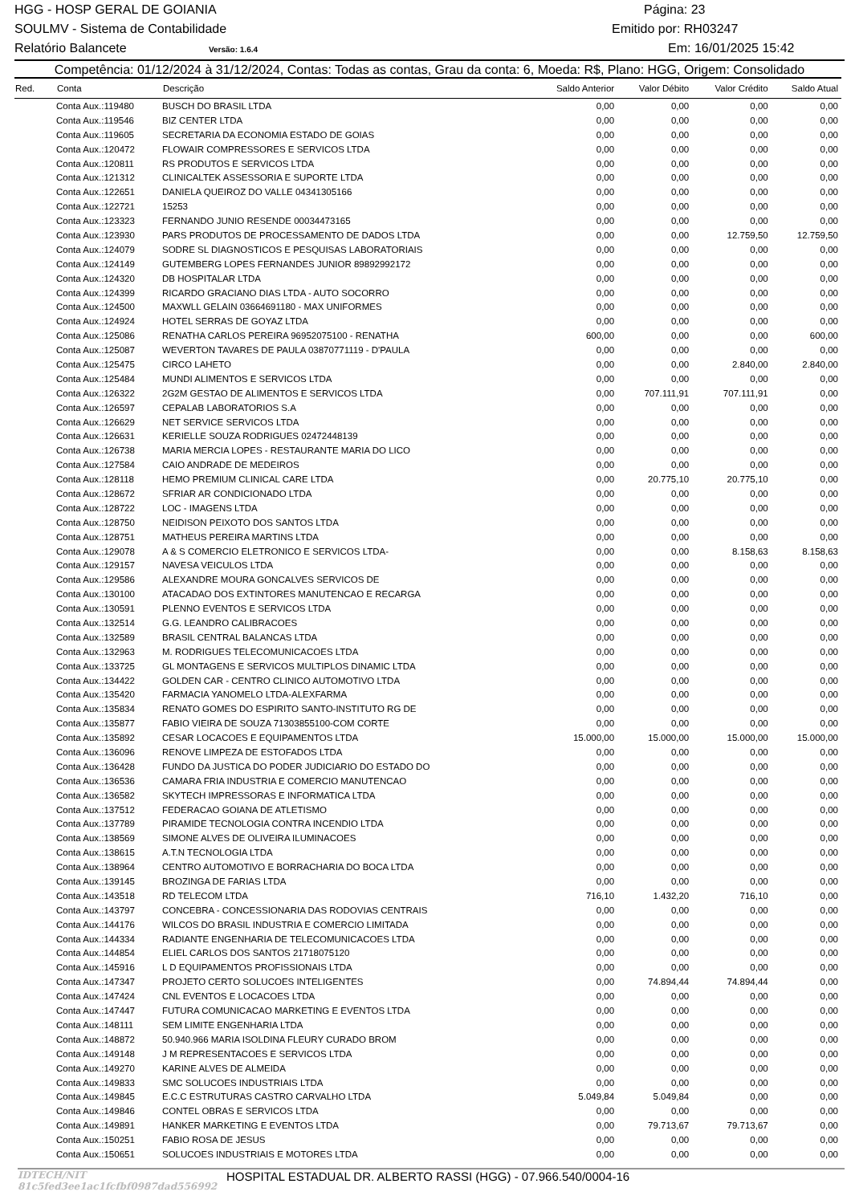HGG - HOSP GERAL DE GOIANIA Página: 23
SOULMV - Sistema de Contabilidade Emitido por: RH03247
Relatório Balancete Versão: 1.6.4 Em: 16/01/2025 15:42
Competência: 01/12/2024 à 31/12/2024, Contas: Todas as contas, Grau da conta: 6, Moeda: R$, Plano: HGG, Origem: Consolidado
| Red. | Conta | Descrição | Saldo Anterior | Valor Débito | Valor Crédito | Saldo Atual |
| --- | --- | --- | --- | --- | --- | --- |
| | Conta Aux.:119480 | BUSCH DO BRASIL LTDA | 0,00 | 0,00 | 0,00 | 0,00 |
| | Conta Aux.:119546 | BIZ CENTER LTDA | 0,00 | 0,00 | 0,00 | 0,00 |
| | Conta Aux.:119605 | SECRETARIA DA ECONOMIA ESTADO DE GOIAS | 0,00 | 0,00 | 0,00 | 0,00 |
| | Conta Aux.:120472 | FLOWAIR COMPRESSORES E SERVICOS LTDA | 0,00 | 0,00 | 0,00 | 0,00 |
| | Conta Aux.:120811 | RS PRODUTOS E SERVICOS LTDA | 0,00 | 0,00 | 0,00 | 0,00 |
| | Conta Aux.:121312 | CLINICALTEK ASSESSORIA E SUPORTE LTDA | 0,00 | 0,00 | 0,00 | 0,00 |
| | Conta Aux.:122651 | DANIELA QUEIROZ DO VALLE 04341305166 | 0,00 | 0,00 | 0,00 | 0,00 |
| | Conta Aux.:122721 | 15253 | 0,00 | 0,00 | 0,00 | 0,00 |
| | Conta Aux.:123323 | FERNANDO JUNIO RESENDE 00034473165 | 0,00 | 0,00 | 0,00 | 0,00 |
| | Conta Aux.:123930 | PARS PRODUTOS DE PROCESSAMENTO DE DADOS LTDA | 0,00 | 0,00 | 12.759,50 | 12.759,50 |
| | Conta Aux.:124079 | SODRE SL DIAGNOSTICOS E PESQUISAS LABORATORIAIS | 0,00 | 0,00 | 0,00 | 0,00 |
| | Conta Aux.:124149 | GUTEMBERG LOPES FERNANDES JUNIOR 89892992172 | 0,00 | 0,00 | 0,00 | 0,00 |
| | Conta Aux.:124320 | DB HOSPITALAR LTDA | 0,00 | 0,00 | 0,00 | 0,00 |
| | Conta Aux.:124399 | RICARDO GRACIANO DIAS LTDA - AUTO SOCORRO | 0,00 | 0,00 | 0,00 | 0,00 |
| | Conta Aux.:124500 | MAXWLL GELAIN 03664691180 - MAX UNIFORMES | 0,00 | 0,00 | 0,00 | 0,00 |
| | Conta Aux.:124924 | HOTEL SERRAS DE GOYAZ LTDA | 0,00 | 0,00 | 0,00 | 0,00 |
| | Conta Aux.:125086 | RENATHA CARLOS PEREIRA 96952075100 - RENATHA | 600,00 | 0,00 | 0,00 | 600,00 |
| | Conta Aux.:125087 | WEVERTON TAVARES DE PAULA 03870771119 - D'PAULA | 0,00 | 0,00 | 0,00 | 0,00 |
| | Conta Aux.:125475 | CIRCO LAHETO | 0,00 | 0,00 | 2.840,00 | 2.840,00 |
| | Conta Aux.:125484 | MUNDI ALIMENTOS E SERVICOS LTDA | 0,00 | 0,00 | 0,00 | 0,00 |
| | Conta Aux.:126322 | 2G2M GESTAO DE ALIMENTOS E SERVICOS LTDA | 0,00 | 707.111,91 | 707.111,91 | 0,00 |
| | Conta Aux.:126597 | CEPALAB LABORATORIOS S.A | 0,00 | 0,00 | 0,00 | 0,00 |
| | Conta Aux.:126629 | NET SERVICE SERVICOS LTDA | 0,00 | 0,00 | 0,00 | 0,00 |
| | Conta Aux.:126631 | KERIELLE SOUZA RODRIGUES 02472448139 | 0,00 | 0,00 | 0,00 | 0,00 |
| | Conta Aux.:126738 | MARIA MERCIA LOPES - RESTAURANTE MARIA DO LICO | 0,00 | 0,00 | 0,00 | 0,00 |
| | Conta Aux.:127584 | CAIO ANDRADE DE MEDEIROS | 0,00 | 0,00 | 0,00 | 0,00 |
| | Conta Aux.:128118 | HEMO PREMIUM CLINICAL CARE LTDA | 0,00 | 20.775,10 | 20.775,10 | 0,00 |
| | Conta Aux.:128672 | SFRIAR AR CONDICIONADO LTDA | 0,00 | 0,00 | 0,00 | 0,00 |
| | Conta Aux.:128722 | LOC - IMAGENS LTDA | 0,00 | 0,00 | 0,00 | 0,00 |
| | Conta Aux.:128750 | NEIDISON PEIXOTO DOS SANTOS LTDA | 0,00 | 0,00 | 0,00 | 0,00 |
| | Conta Aux.:128751 | MATHEUS PEREIRA MARTINS LTDA | 0,00 | 0,00 | 0,00 | 0,00 |
| | Conta Aux.:129078 | A & S COMERCIO ELETRONICO E SERVICOS LTDA- | 0,00 | 0,00 | 8.158,63 | 8.158,63 |
| | Conta Aux.:129157 | NAVESA VEICULOS LTDA | 0,00 | 0,00 | 0,00 | 0,00 |
| | Conta Aux.:129586 | ALEXANDRE MOURA GONCALVES SERVICOS DE | 0,00 | 0,00 | 0,00 | 0,00 |
| | Conta Aux.:130100 | ATACADAO DOS EXTINTORES MANUTENCAO E RECARGA | 0,00 | 0,00 | 0,00 | 0,00 |
| | Conta Aux.:130591 | PLENNO EVENTOS E SERVICOS LTDA | 0,00 | 0,00 | 0,00 | 0,00 |
| | Conta Aux.:132514 | G.G. LEANDRO CALIBRACOES | 0,00 | 0,00 | 0,00 | 0,00 |
| | Conta Aux.:132589 | BRASIL CENTRAL BALANCAS LTDA | 0,00 | 0,00 | 0,00 | 0,00 |
| | Conta Aux.:132963 | M. RODRIGUES TELECOMUNICACOES LTDA | 0,00 | 0,00 | 0,00 | 0,00 |
| | Conta Aux.:133725 | GL MONTAGENS E SERVICOS MULTIPLOS DINAMIC LTDA | 0,00 | 0,00 | 0,00 | 0,00 |
| | Conta Aux.:134422 | GOLDEN CAR - CENTRO CLINICO AUTOMOTIVO LTDA | 0,00 | 0,00 | 0,00 | 0,00 |
| | Conta Aux.:135420 | FARMACIA YANOMELO LTDA-ALEXFARMA | 0,00 | 0,00 | 0,00 | 0,00 |
| | Conta Aux.:135834 | RENATO GOMES DO ESPIRITO SANTO-INSTITUTO RG DE | 0,00 | 0,00 | 0,00 | 0,00 |
| | Conta Aux.:135877 | FABIO VIEIRA DE SOUZA 71303855100-COM CORTE | 0,00 | 0,00 | 0,00 | 0,00 |
| | Conta Aux.:135892 | CESAR LOCACOES E EQUIPAMENTOS LTDA | 15.000,00 | 15.000,00 | 15.000,00 | 15.000,00 |
| | Conta Aux.:136096 | RENOVE LIMPEZA DE ESTOFADOS LTDA | 0,00 | 0,00 | 0,00 | 0,00 |
| | Conta Aux.:136428 | FUNDO DA JUSTICA DO PODER JUDICIARIO DO ESTADO DO | 0,00 | 0,00 | 0,00 | 0,00 |
| | Conta Aux.:136536 | CAMARA FRIA INDUSTRIA E COMERCIO MANUTENCAO | 0,00 | 0,00 | 0,00 | 0,00 |
| | Conta Aux.:136582 | SKYTECH IMPRESSORAS E INFORMATICA LTDA | 0,00 | 0,00 | 0,00 | 0,00 |
| | Conta Aux.:137512 | FEDERACAO GOIANA DE ATLETISMO | 0,00 | 0,00 | 0,00 | 0,00 |
| | Conta Aux.:137789 | PIRAMIDE TECNOLOGIA CONTRA INCENDIO LTDA | 0,00 | 0,00 | 0,00 | 0,00 |
| | Conta Aux.:138569 | SIMONE ALVES DE OLIVEIRA ILUMINACOES | 0,00 | 0,00 | 0,00 | 0,00 |
| | Conta Aux.:138615 | A.T.N TECNOLOGIA LTDA | 0,00 | 0,00 | 0,00 | 0,00 |
| | Conta Aux.:138964 | CENTRO AUTOMOTIVO E BORRACHARIA DO BOCA LTDA | 0,00 | 0,00 | 0,00 | 0,00 |
| | Conta Aux.:139145 | BROZINGA DE FARIAS LTDA | 0,00 | 0,00 | 0,00 | 0,00 |
| | Conta Aux.:143518 | RD TELECOM LTDA | 716,10 | 1.432,20 | 716,10 | 0,00 |
| | Conta Aux.:143797 | CONCEBRA - CONCESSIONARIA DAS RODOVIAS CENTRAIS | 0,00 | 0,00 | 0,00 | 0,00 |
| | Conta Aux.:144176 | WILCOS DO BRASIL INDUSTRIA E COMERCIO LIMITADA | 0,00 | 0,00 | 0,00 | 0,00 |
| | Conta Aux.:144334 | RADIANTE ENGENHARIA DE TELECOMUNICACOES LTDA | 0,00 | 0,00 | 0,00 | 0,00 |
| | Conta Aux.:144854 | ELIEL CARLOS DOS SANTOS 21718075120 | 0,00 | 0,00 | 0,00 | 0,00 |
| | Conta Aux.:145916 | L D EQUIPAMENTOS PROFISSIONAIS LTDA | 0,00 | 0,00 | 0,00 | 0,00 |
| | Conta Aux.:147347 | PROJETO CERTO SOLUCOES INTELIGENTES | 0,00 | 74.894,44 | 74.894,44 | 0,00 |
| | Conta Aux.:147424 | CNL EVENTOS E LOCACOES LTDA | 0,00 | 0,00 | 0,00 | 0,00 |
| | Conta Aux.:147447 | FUTURA COMUNICACAO MARKETING E EVENTOS LTDA | 0,00 | 0,00 | 0,00 | 0,00 |
| | Conta Aux.:148111 | SEM LIMITE ENGENHARIA LTDA | 0,00 | 0,00 | 0,00 | 0,00 |
| | Conta Aux.:148872 | 50.940.966 MARIA ISOLDINA FLEURY CURADO BROM | 0,00 | 0,00 | 0,00 | 0,00 |
| | Conta Aux.:149148 | J M REPRESENTACOES E SERVICOS LTDA | 0,00 | 0,00 | 0,00 | 0,00 |
| | Conta Aux.:149270 | KARINE ALVES DE ALMEIDA | 0,00 | 0,00 | 0,00 | 0,00 |
| | Conta Aux.:149833 | SMC SOLUCOES INDUSTRIAIS LTDA | 0,00 | 0,00 | 0,00 | 0,00 |
| | Conta Aux.:149845 | E.C.C ESTRUTURAS CASTRO CARVALHO LTDA | 5.049,84 | 5.049,84 | 0,00 | 0,00 |
| | Conta Aux.:149846 | CONTEL OBRAS E SERVICOS LTDA | 0,00 | 0,00 | 0,00 | 0,00 |
| | Conta Aux.:149891 | HANKER MARKETING E EVENTOS LTDA | 0,00 | 79.713,67 | 79.713,67 | 0,00 |
| | Conta Aux.:150251 | FABIO ROSA DE JESUS | 0,00 | 0,00 | 0,00 | 0,00 |
| | Conta Aux.:150651 | SOLUCOES INDUSTRIAIS E MOTORES LTDA | 0,00 | 0,00 | 0,00 | 0,00 |
IDTECH/NIT 81c5fed3ee1ac1fcfbf0987dad556992 HOSPITAL ESTADUAL DR. ALBERTO RASSI (HGG) - 07.966.540/0004-16